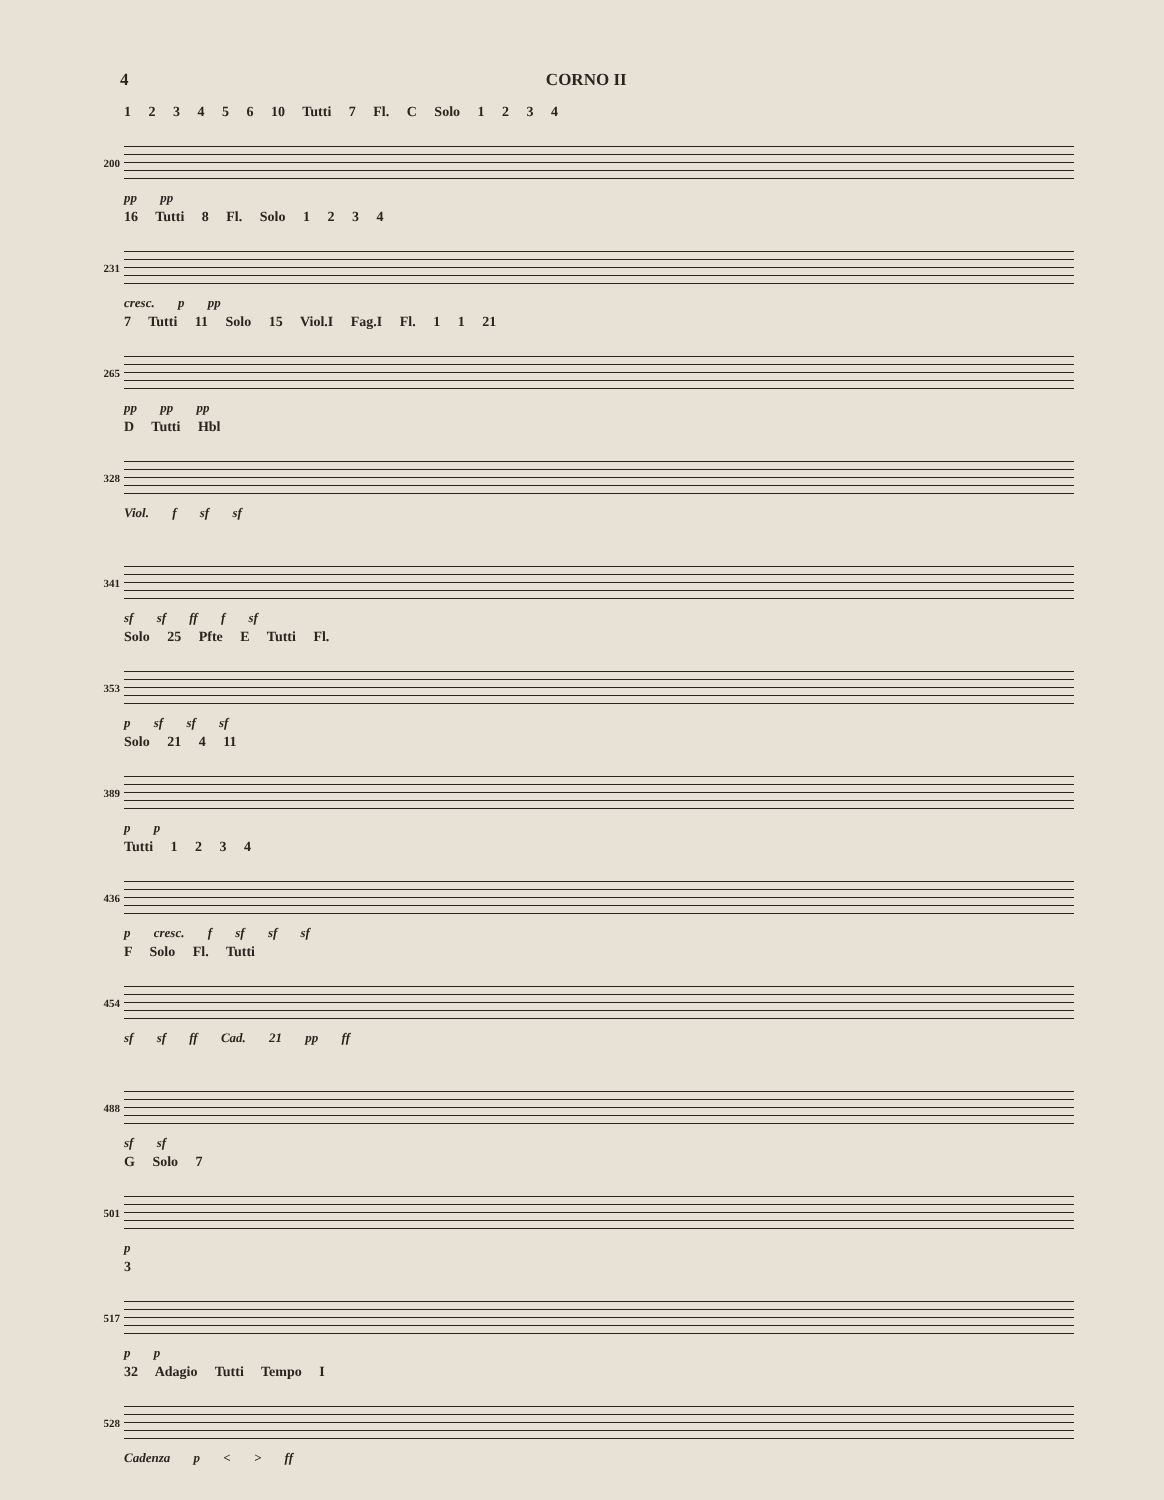4 CORNO II
200
1 2 3 4 5 6 10 Tutti 7 Fl. C Solo 1 2 3 4
pp pp
231
16 Tutti 8 Fl. Solo 1 2 3 4
cresc. p pp
265
7 Tutti 11 Solo 15 Viol.I Fag.I Fl. 1 1 21
pp pp pp
328
D Tutti Hbl
Viol. f sf sf
341
sf sf ff f sf
353
Solo 25 Pfte E Tutti Fl.
p sf sf sf
389
Solo 21 4 11
p p
436
Tutti 1 2 3 4
p cresc. f sf sf sf
454
F Solo Fl. Tutti
sf sf ff Cad. 21 pp ff
488
sf sf
501
G Solo 7
p
517
3
p p
528
32 Adagio Tutti Tempo I
Cadenza p < > ff